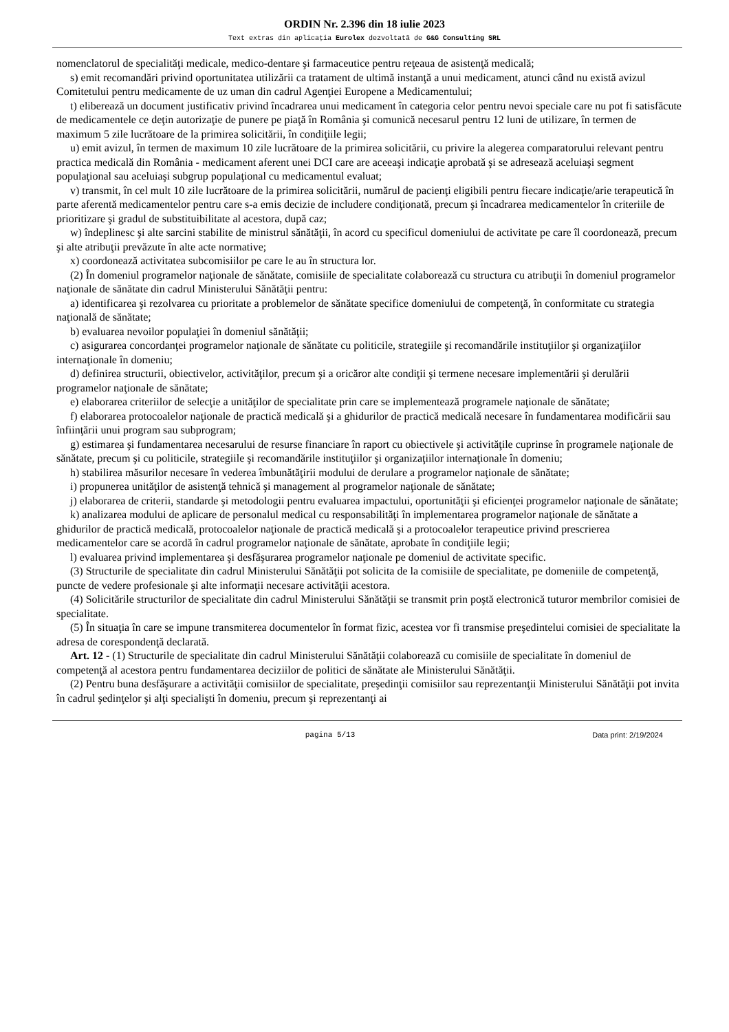ORDIN Nr. 2.396 din 18 iulie 2023
Text extras din aplicaţia Eurolex dezvoltată de G&G Consulting SRL
nomenclatorul de specialităţi medicale, medico-dentare şi farmaceutice pentru reţeaua de asistenţă medicală;
s) emit recomandări privind oportunitatea utilizării ca tratament de ultimă instanţă a unui medicament, atunci când nu există avizul Comitetului pentru medicamente de uz uman din cadrul Agenţiei Europene a Medicamentului;
t) eliberează un document justificativ privind încadrarea unui medicament în categoria celor pentru nevoi speciale care nu pot fi satisfăcute de medicamentele ce deţin autorizaţie de punere pe piaţă în România şi comunică necesarul pentru 12 luni de utilizare, în termen de maximum 5 zile lucrătoare de la primirea solicitării, în condiţiile legii;
u) emit avizul, în termen de maximum 10 zile lucrătoare de la primirea solicitării, cu privire la alegerea comparatorului relevant pentru practica medicală din România - medicament aferent unei DCI care are aceeaşi indicaţie aprobată şi se adresează aceluiaşi segment populaţional sau aceluiaşi subgrup populaţional cu medicamentul evaluat;
v) transmit, în cel mult 10 zile lucrătoare de la primirea solicitării, numărul de pacienţi eligibili pentru fiecare indicaţie/arie terapeutică în parte aferentă medicamentelor pentru care s-a emis decizie de includere condiţionată, precum şi încadrarea medicamentelor în criteriile de prioritizare şi gradul de substituibilitate al acestora, după caz;
w) îndeplinesc şi alte sarcini stabilite de ministrul sănătăţii, în acord cu specificul domeniului de activitate pe care îl coordonează, precum şi alte atribuţii prevăzute în alte acte normative;
x) coordonează activitatea subcomisiilor pe care le au în structura lor.
(2) În domeniul programelor naţionale de sănătate, comisiile de specialitate colaborează cu structura cu atribuţii în domeniul programelor naţionale de sănătate din cadrul Ministerului Sănătăţii pentru:
a) identificarea şi rezolvarea cu prioritate a problemelor de sănătate specifice domeniului de competenţă, în conformitate cu strategia naţională de sănătate;
b) evaluarea nevoilor populaţiei în domeniul sănătăţii;
c) asigurarea concordanţei programelor naţionale de sănătate cu politicile, strategiile şi recomandările instituţiilor şi organizaţiilor internaţionale în domeniu;
d) definirea structurii, obiectivelor, activităţilor, precum şi a oricăror alte condiţii şi termene necesare implementării şi derulării programelor naţionale de sănătate;
e) elaborarea criteriilor de selecţie a unităţilor de specialitate prin care se implementează programele naţionale de sănătate;
f) elaborarea protocoalelor naţionale de practică medicală şi a ghidurilor de practică medicală necesare în fundamentarea modificării sau înfiinţării unui program sau subprogram;
g) estimarea şi fundamentarea necesarului de resurse financiare în raport cu obiectivele şi activităţile cuprinse în programele naţionale de sănătate, precum şi cu politicile, strategiile şi recomandările instituţiilor şi organizaţiilor internaţionale în domeniu;
h) stabilirea măsurilor necesare în vederea îmbunătăţirii modului de derulare a programelor naţionale de sănătate;
i) propunerea unităţilor de asistenţă tehnică şi management al programelor naţionale de sănătate;
j) elaborarea de criterii, standarde şi metodologii pentru evaluarea impactului, oportunităţii şi eficienţei programelor naţionale de sănătate;
k) analizarea modului de aplicare de personalul medical cu responsabilităţi în implementarea programelor naţionale de sănătate a ghidurilor de practică medicală, protocoalelor naţionale de practică medicală şi a protocoalelor terapeutice privind prescrierea medicamentelor care se acordă în cadrul programelor naţionale de sănătate, aprobate în condiţiile legii;
l) evaluarea privind implementarea şi desfăşurarea programelor naţionale pe domeniul de activitate specific.
(3) Structurile de specialitate din cadrul Ministerului Sănătăţii pot solicita de la comisiile de specialitate, pe domeniile de competenţă, puncte de vedere profesionale şi alte informaţii necesare activităţii acestora.
(4) Solicitările structurilor de specialitate din cadrul Ministerului Sănătăţii se transmit prin poştă electronică tuturor membrilor comisiei de specialitate.
(5) În situaţia în care se impune transmiterea documentelor în format fizic, acestea vor fi transmise preşedintelui comisiei de specialitate la adresa de corespondenţă declarată.
Art. 12 - (1) Structurile de specialitate din cadrul Ministerului Sănătăţii colaborează cu comisiile de specialitate în domeniul de competenţă al acestora pentru fundamentarea deciziilor de politici de sănătate ale Ministerului Sănătăţii.
(2) Pentru buna desfăşurare a activităţii comisiilor de specialitate, preşedinţii comisiilor sau reprezentanţii Ministerului Sănătăţii pot invita în cadrul şedinţelor şi alţi specialişti în domeniu, precum şi reprezentanţi ai
pagina 5/13 Data print: 2/19/2024